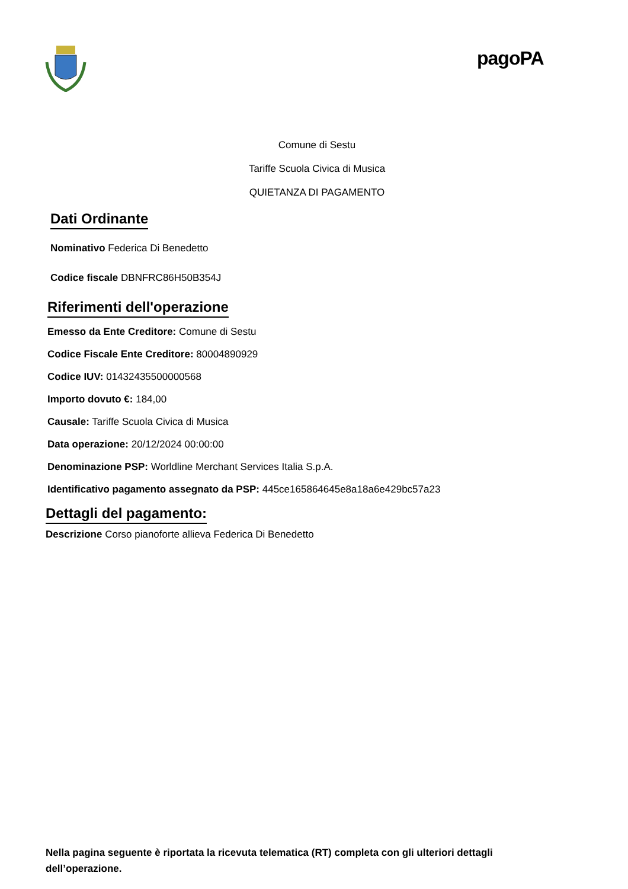pagoPA
Comune di Sestu
Tariffe Scuola Civica di Musica
QUIETANZA DI PAGAMENTO
Dati Ordinante
Nominativo Federica Di Benedetto
Codice fiscale DBNFRC86H50B354J
Riferimenti dell'operazione
Emesso da Ente Creditore: Comune di Sestu
Codice Fiscale Ente Creditore: 80004890929
Codice IUV: 01432435500000568
Importo dovuto €: 184,00
Causale: Tariffe Scuola Civica di Musica
Data operazione: 20/12/2024 00:00:00
Denominazione PSP: Worldline Merchant Services Italia S.p.A.
Identificativo pagamento assegnato da PSP: 445ce165864645e8a18a6e429bc57a23
Dettagli del pagamento:
Descrizione Corso pianoforte allieva Federica Di Benedetto
Nella pagina seguente è riportata la ricevuta telematica (RT) completa con gli ulteriori dettagli dell’operazione.